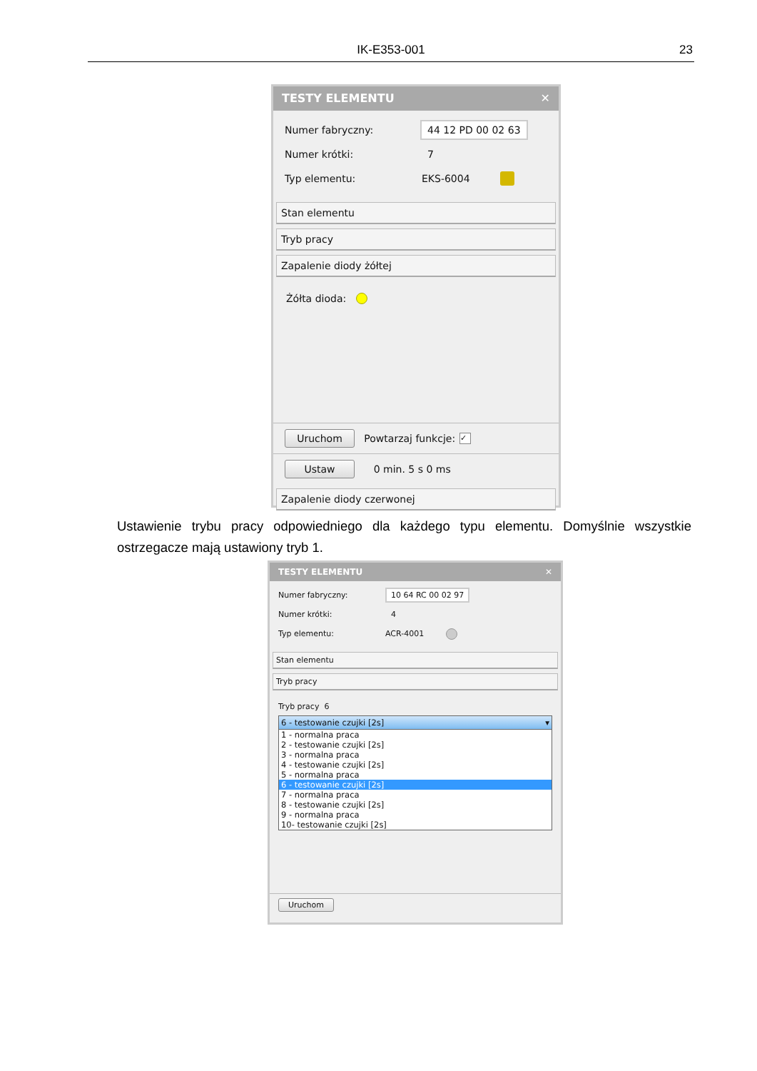IK-E353-001 23
TESTY ELEMENTU ✕
Numer fabryczny: 44 12 PD 00 02 63
Numer krótki: 7
Typ elementu: EKS-6004
Stan elementu
Tryb pracy
Zapalenie diody żółtej
Żółta dioda:
Uruchom Powtarzaj funkcje: ✓
Ustaw 0 min. 5 s 0 ms
Zapalenie diody czerwonej
Ustawienie trybu pracy odpowiedniego dla każdego typu elementu. Domyślnie wszystkie ostrzegacze mają ustawiony tryb 1.
TESTY ELEMENTU ✕
Numer fabryczny: 10 64 RC 00 02 97
Numer krótki: 4
Typ elementu: ACR-4001
Stan elementu
Tryb pracy
Tryb pracy 6
6 - testowanie czujki [2s] ▾
1 - normalna praca
2 - testowanie czujki [2s]
3 - normalna praca
4 - testowanie czujki [2s]
5 - normalna praca
6 - testowanie czujki [2s]
7 - normalna praca
8 - testowanie czujki [2s]
9 - normalna praca
10- testowanie czujki [2s]
Uruchom